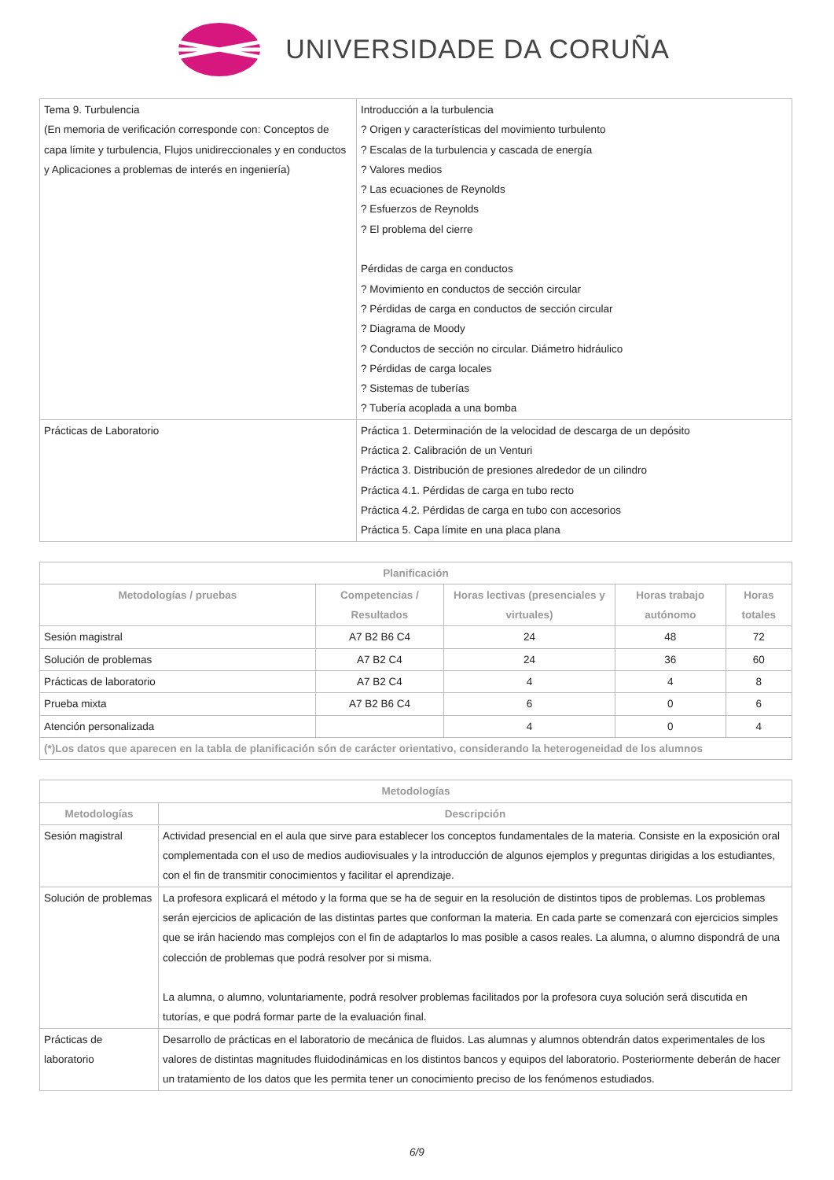UNIVERSIDADE DA CORUÑA
| Tema 9. Turbulencia (En memoria de verificación corresponde con: Conceptos de capa límite y turbulencia, Flujos unidireccionales y en conductos y Aplicaciones a problemas de interés en ingeniería) | Introducción a la turbulencia ? Origen y características del movimiento turbulento ? Escalas de la turbulencia y cascada de energía ? Valores medios ? Las ecuaciones de Reynolds ? Esfuerzos de Reynolds ? El problema del cierre Pérdidas de carga en conductos ? Movimiento en conductos de sección circular ? Pérdidas de carga en conductos de sección circular ? Diagrama de Moody ? Conductos de sección no circular. Diámetro hidráulico ? Pérdidas de carga locales ? Sistemas de tuberías ? Tubería acoplada a una bomba |
| Prácticas de Laboratorio | Práctica 1. Determinación de la velocidad de descarga de un depósito Práctica 2. Calibración de un Venturi Práctica 3. Distribución de presiones alrededor de un cilindro Práctica 4.1. Pérdidas de carga en tubo recto Práctica 4.2. Pérdidas de carga en tubo con accesorios Práctica 5. Capa límite en una placa plana |
| Planificación | | | | |
| --- | --- | --- | --- | --- |
| Metodologías / pruebas | Competencias / Resultados | Horas lectivas (presenciales y virtuales) | Horas trabajo autónomo | Horas totales |
| Sesión magistral | A7 B2 B6 C4 | 24 | 48 | 72 |
| Solución de problemas | A7 B2 C4 | 24 | 36 | 60 |
| Prácticas de laboratorio | A7 B2 C4 | 4 | 4 | 8 |
| Prueba mixta | A7 B2 B6 C4 | 6 | 0 | 6 |
| Atención personalizada | | 4 | 0 | 4 |
| (*)Los datos que aparecen en la tabla de planificación són de carácter orientativo, considerando la heterogeneidad de los alumnos | | | | |
| Metodologías | |
| --- | --- |
| Metodologías | Descripción |
| Sesión magistral | Actividad presencial en el aula que sirve para establecer los conceptos fundamentales de la materia. Consiste en la exposición oral complementada con el uso de medios audiovisuales y la introducción de algunos ejemplos y preguntas dirigidas a los estudiantes, con el fin de transmitir conocimientos y facilitar el aprendizaje. |
| Solución de problemas | La profesora explicará el método y la forma que se ha de seguir en la resolución de distintos tipos de problemas. Los problemas serán ejercicios de aplicación de las distintas partes que conforman la materia. En cada parte se comenzará con ejercicios simples que se irán haciendo mas complejos con el fin de adaptarlos lo mas posible a casos reales. La alumna, o alumno dispondrá de una colección de problemas que podrá resolver por si misma. La alumna, o alumno, voluntariamente, podrá resolver problemas facilitados por la profesora cuya solución será discutida en tutorías, e que podrá formar parte de la evaluación final. |
| Prácticas de laboratorio | Desarrollo de prácticas en el laboratorio de mecánica de fluidos. Las alumnas y alumnos obtendrán datos experimentales de los valores de distintas magnitudes fluidodinámicas en los distintos bancos y equipos del laboratorio. Posteriormente deberán de hacer un tratamiento de los datos que les permita tener un conocimiento preciso de los fenómenos estudiados. |
6/9